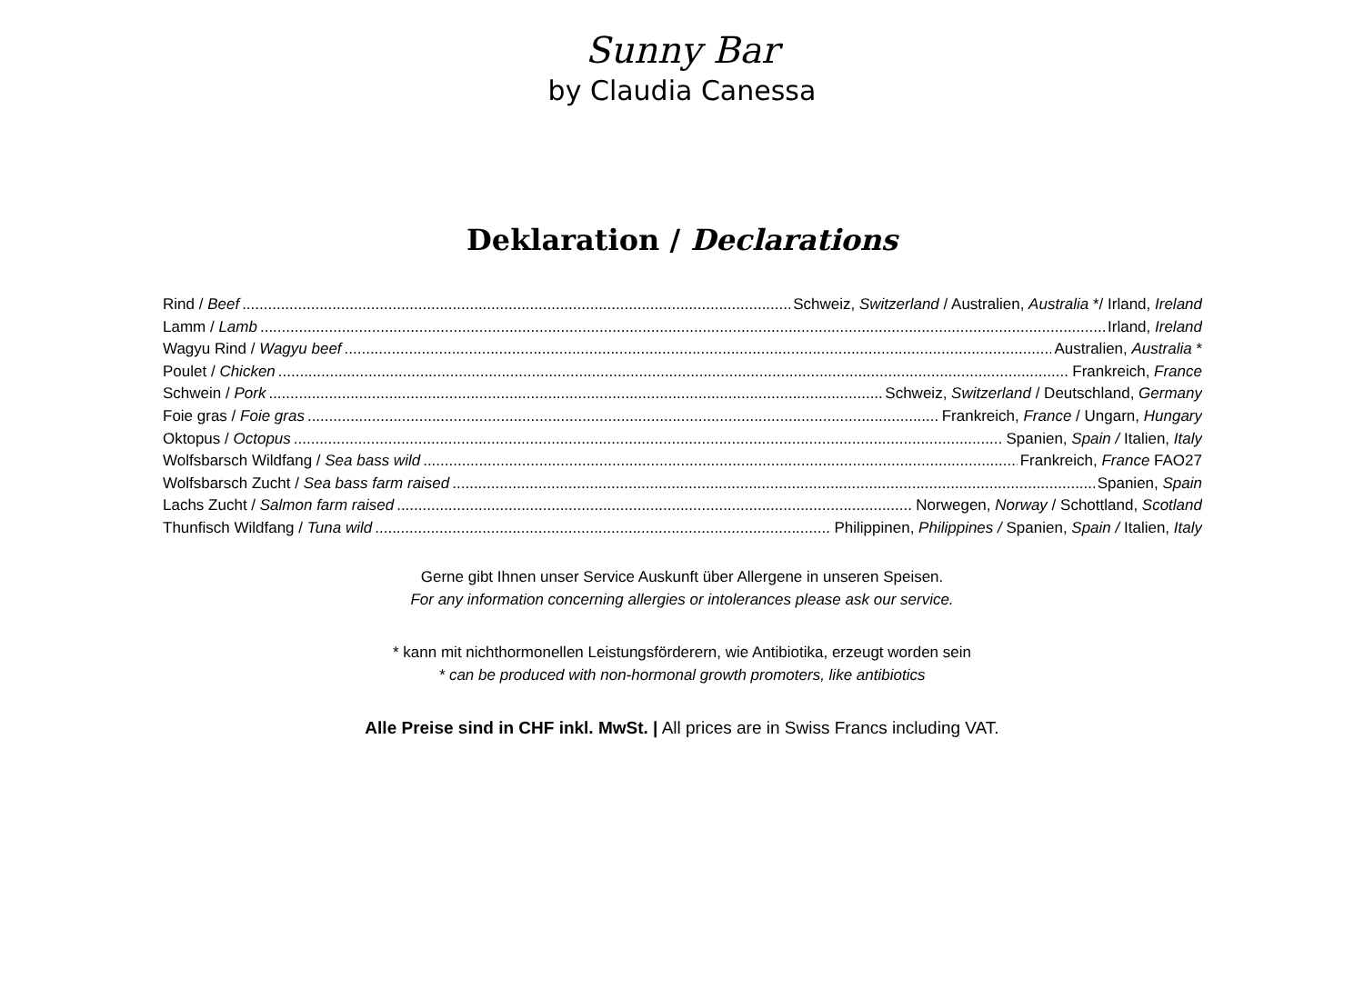Sunny Bar
by Claudia Canessa
Deklaration / Declarations
Rind / Beef Schweiz, Switzerland / Australien, Australia */ Irland, Ireland
Lamm / Lamb Irland, Ireland
Wagyu Rind / Wagyu beef Australien, Australia *
Poulet / Chicken Frankreich, France
Schwein / Pork Schweiz, Switzerland / Deutschland, Germany
Foie gras / Foie gras Frankreich, France / Ungarn, Hungary
Oktopus / Octopus Spanien, Spain / Italien, Italy
Wolfsbarsch Wildfang / Sea bass wild Frankreich, France FAO27
Wolfsbarsch Zucht / Sea bass farm raised Spanien, Spain
Lachs Zucht / Salmon farm raised Norwegen, Norway / Schottland, Scotland
Thunfisch Wildfang / Tuna wild Philippinen, Philippines / Spanien, Spain / Italien, Italy
Gerne gibt Ihnen unser Service Auskunft über Allergene in unseren Speisen.
For any information concerning allergies or intolerances please ask our service.
* kann mit nichthormonellen Leistungsförderern, wie Antibiotika, erzeugt worden sein
* can be produced with non-hormonal growth promoters, like antibiotics
Alle Preise sind in CHF inkl. MwSt. | All prices are in Swiss Francs including VAT.